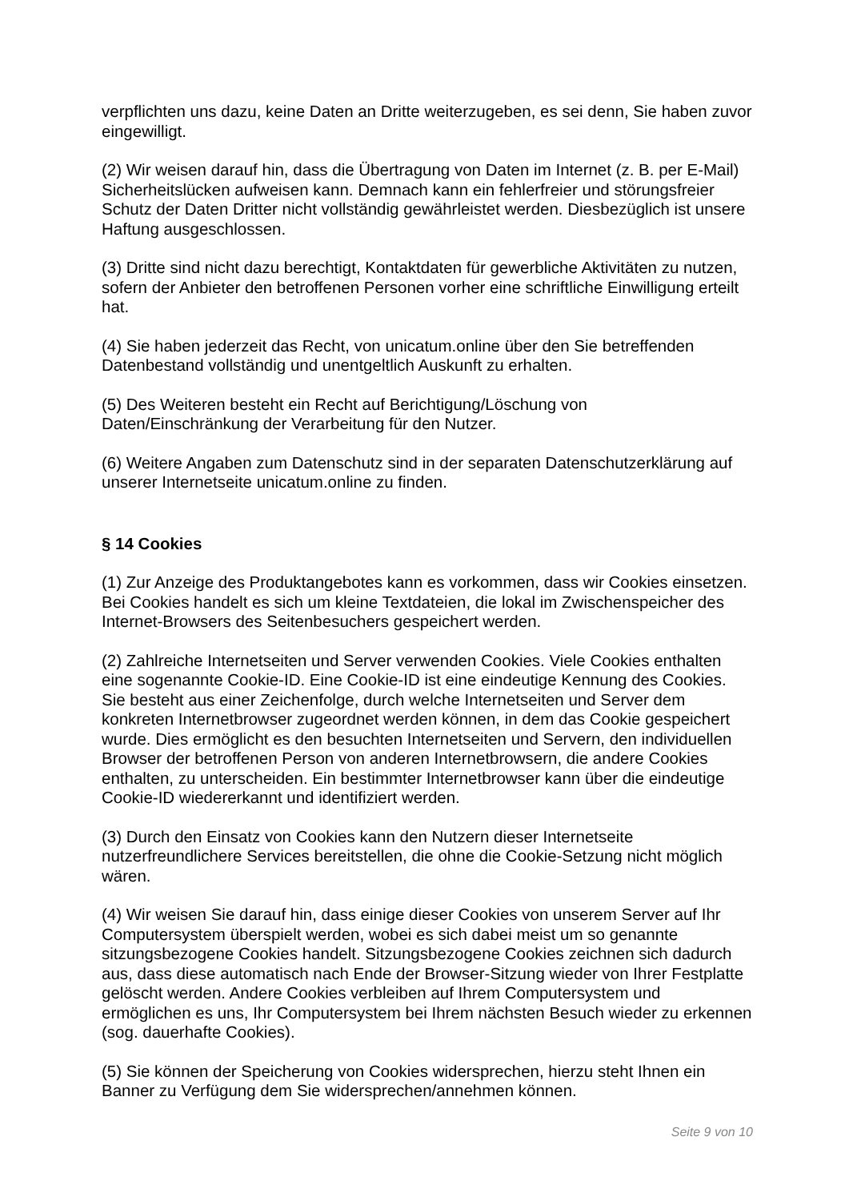verpflichten uns dazu, keine Daten an Dritte weiterzugeben, es sei denn, Sie haben zuvor eingewilligt.
(2) Wir weisen darauf hin, dass die Übertragung von Daten im Internet (z. B. per E-Mail) Sicherheitslücken aufweisen kann. Demnach kann ein fehlerfreier und störungsfreier Schutz der Daten Dritter nicht vollständig gewährleistet werden. Diesbezüglich ist unsere Haftung ausgeschlossen.
(3) Dritte sind nicht dazu berechtigt, Kontaktdaten für gewerbliche Aktivitäten zu nutzen, sofern der Anbieter den betroffenen Personen vorher eine schriftliche Einwilligung erteilt hat.
(4) Sie haben jederzeit das Recht, von unicatum.online über den Sie betreffenden Datenbestand vollständig und unentgeltlich Auskunft zu erhalten.
(5) Des Weiteren besteht ein Recht auf Berichtigung/Löschung von
Daten/Einschränkung der Verarbeitung für den Nutzer.
(6) Weitere Angaben zum Datenschutz sind in der separaten Datenschutzerklärung auf unserer Internetseite unicatum.online zu finden.
§ 14 Cookies
(1) Zur Anzeige des Produktangebotes kann es vorkommen, dass wir Cookies einsetzen. Bei Cookies handelt es sich um kleine Textdateien, die lokal im Zwischenspeicher des Internet-Browsers des Seitenbesuchers gespeichert werden.
(2) Zahlreiche Internetseiten und Server verwenden Cookies. Viele Cookies enthalten eine sogenannte Cookie-ID. Eine Cookie-ID ist eine eindeutige Kennung des Cookies. Sie besteht aus einer Zeichenfolge, durch welche Internetseiten und Server dem konkreten Internetbrowser zugeordnet werden können, in dem das Cookie gespeichert wurde. Dies ermöglicht es den besuchten Internetseiten und Servern, den individuellen Browser der betroffenen Person von anderen Internetbrowsern, die andere Cookies enthalten, zu unterscheiden. Ein bestimmter Internetbrowser kann über die eindeutige Cookie-ID wiedererkannt und identifiziert werden.
(3) Durch den Einsatz von Cookies kann den Nutzern dieser Internetseite nutzerfreundlichere Services bereitstellen, die ohne die Cookie-Setzung nicht möglich wären.
(4) Wir weisen Sie darauf hin, dass einige dieser Cookies von unserem Server auf Ihr Computersystem überspielt werden, wobei es sich dabei meist um so genannte sitzungsbezogene Cookies handelt. Sitzungsbezogene Cookies zeichnen sich dadurch aus, dass diese automatisch nach Ende der Browser-Sitzung wieder von Ihrer Festplatte gelöscht werden. Andere Cookies verbleiben auf Ihrem Computersystem und ermöglichen es uns, Ihr Computersystem bei Ihrem nächsten Besuch wieder zu erkennen (sog. dauerhafte Cookies).
(5) Sie können der Speicherung von Cookies widersprechen, hierzu steht Ihnen ein Banner zu Verfügung dem Sie widersprechen/annehmen können.
Seite 9 von 10